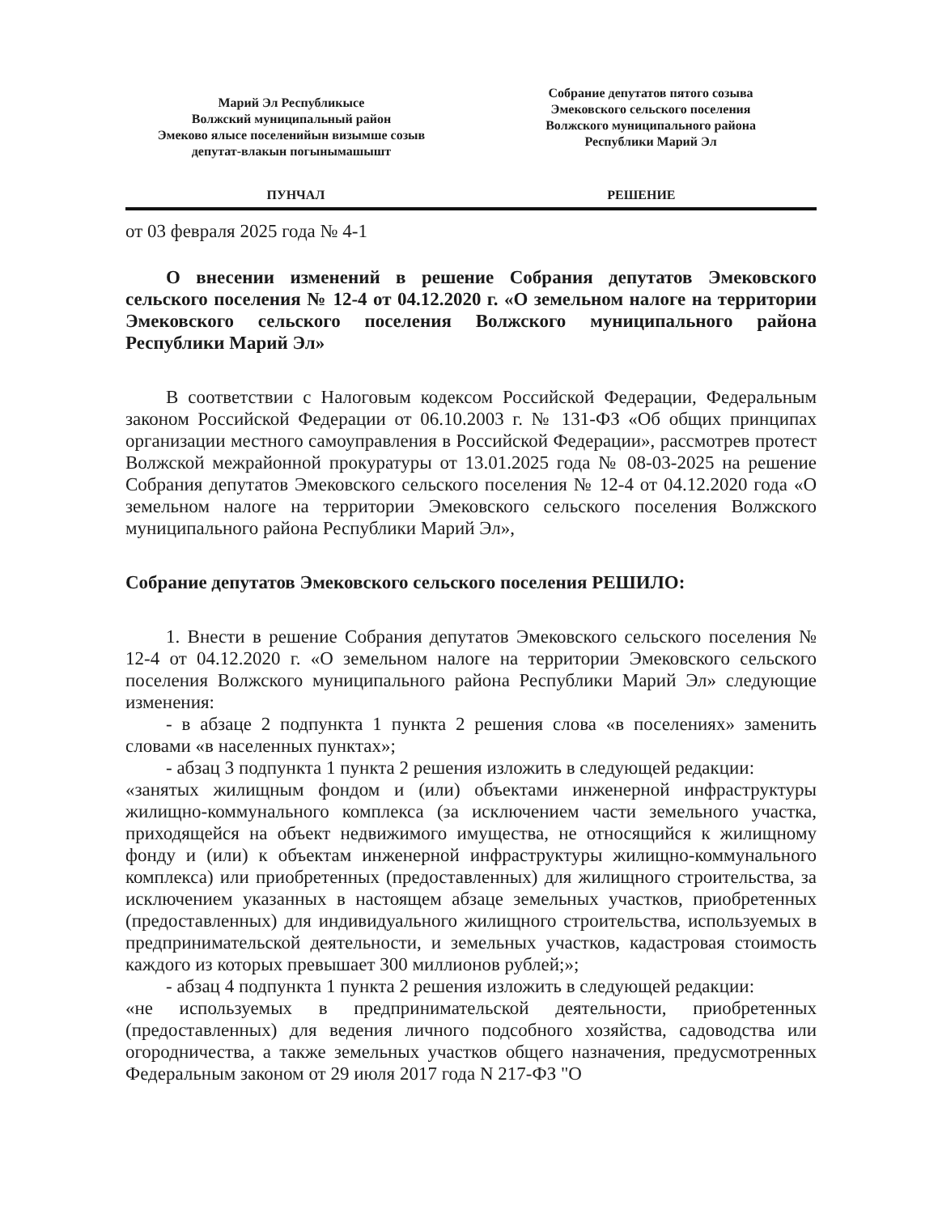Марий Эл Республикысе
Волжский муниципальный район
Эмеково ялысе поселенийын визымше созыв
депутат-влакын погынымашышт
Собрание депутатов пятого созыва
Эмековского сельского поселения
Волжского муниципального района
Республики Марий Эл
ПУНЧАЛ РЕШЕНИЕ
от 03 февраля 2025 года № 4-1
О внесении изменений в решение Собрания депутатов Эмековского сельского поселения № 12-4 от 04.12.2020 г. «О земельном налоге на территории Эмековского сельского поселения Волжского муниципального района Республики Марий Эл»
В соответствии с Налоговым кодексом Российской Федерации, Федеральным законом Российской Федерации от 06.10.2003 г. № 131-ФЗ «Об общих принципах организации местного самоуправления в Российской Федерации», рассмотрев протест Волжской межрайонной прокуратуры от 13.01.2025 года № 08-03-2025 на решение Собрания депутатов Эмековского сельского поселения № 12-4 от 04.12.2020 года «О земельном налоге на территории Эмековского сельского поселения Волжского муниципального района Республики Марий Эл»,
Собрание депутатов Эмековского сельского поселения РЕШИЛО:
1. Внести в решение Собрания депутатов Эмековского сельского поселения № 12-4 от 04.12.2020 г. «О земельном налоге на территории Эмековского сельского поселения Волжского муниципального района Республики Марий Эл» следующие изменения:
- в абзаце 2 подпункта 1 пункта 2 решения слова «в поселениях» заменить словами «в населенных пунктах»;
- абзац 3 подпункта 1 пункта 2 решения изложить в следующей редакции:
«занятых жилищным фондом и (или) объектами инженерной инфраструктуры жилищно-коммунального комплекса (за исключением части земельного участка, приходящейся на объект недвижимого имущества, не относящийся к жилищному фонду и (или) к объектам инженерной инфраструктуры жилищно-коммунального комплекса) или приобретенных (предоставленных) для жилищного строительства, за исключением указанных в настоящем абзаце земельных участков, приобретенных (предоставленных) для индивидуального жилищного строительства, используемых в предпринимательской деятельности, и земельных участков, кадастровая стоимость каждого из которых превышает 300 миллионов рублей;»;
- абзац 4 подпункта 1 пункта 2 решения изложить в следующей редакции:
«не используемых в предпринимательской деятельности, приобретенных (предоставленных) для ведения личного подсобного хозяйства, садоводства или огородничества, а также земельных участков общего назначения, предусмотренных Федеральным законом от 29 июля 2017 года N 217-ФЗ "О